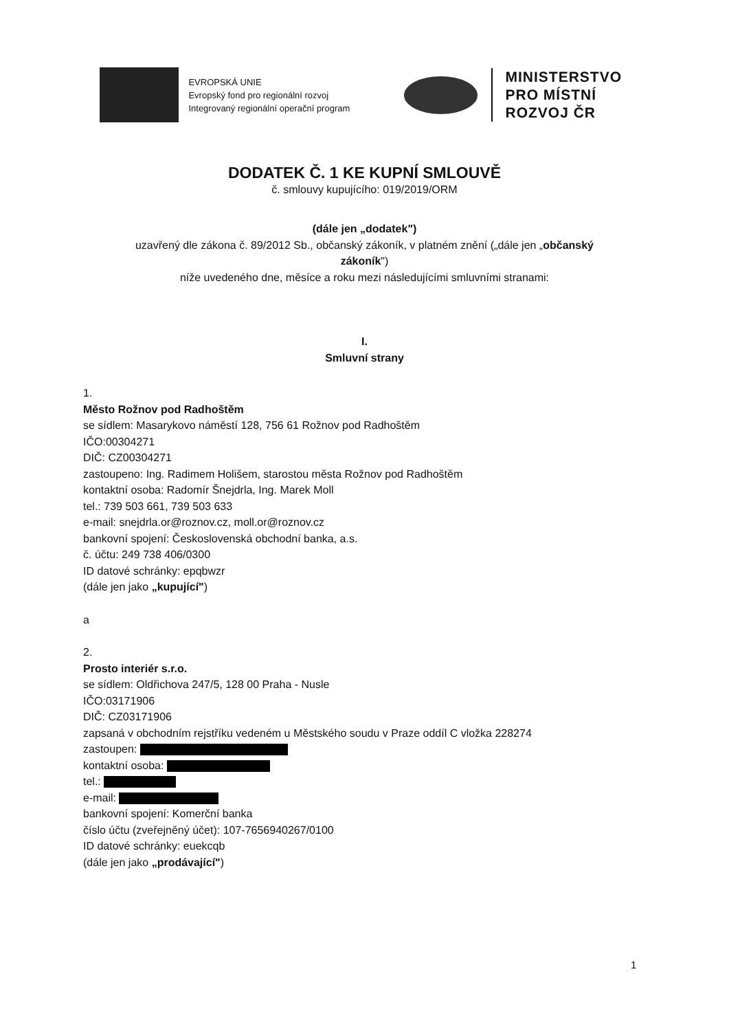EVROPSKÁ UNIE
Evropský fond pro regionální rozvoj
Integrovaný regionální operační program
MINISTERSTVO
PRO MÍSTNÍ
ROZVOJ ČR
DODATEK Č. 1 KE KUPNÍ SMLOUVĚ
č. smlouvy kupujícího: 019/2019/ORM
(dále jen „dodatek")
uzavřený dle zákona č. 89/2012 Sb., občanský zákoník, v platném znění („dále jen „občanský
zákoník")
níže uvedeného dne, měsíce a roku mezi následujícími smluvními stranami:
I.
Smluvní strany
1.
Město Rožnov pod Radhoštěm
se sídlem: Masarykovo náměstí 128, 756 61 Rožnov pod Radhoštěm
IČO:00304271
DIČ: CZ00304271
zastoupeno: Ing. Radimem Holišem, starostou města Rožnov pod Radhoštěm
kontaktní osoba: Radomír Šnejdrla, Ing. Marek Moll
tel.: 739 503 661, 739 503 633
e-mail: snejdrla.or@roznov.cz, moll.or@roznov.cz
bankovní spojení: Československá obchodní banka, a.s.
č. účtu: 249 738 406/0300
ID datové schránky: epqbwzr
(dále jen jako „kupující")
a
2.
Prosto interiér s.r.o.
se sídlem: Oldřichova 247/5, 128 00 Praha - Nusle
IČO:03171906
DIČ: CZ03171906
zapsaná v obchodním rejstříku vedeném u Městského soudu v Praze oddíl C vložka 228274
zastoupen:
kontaktní osoba:
tel.:
e-mail:
bankovní spojení: Komerční banka
číslo účtu (zveřejněný účet): 107-7656940267/0100
ID datové schránky: euekcqb
(dále jen jako „prodávající")
1